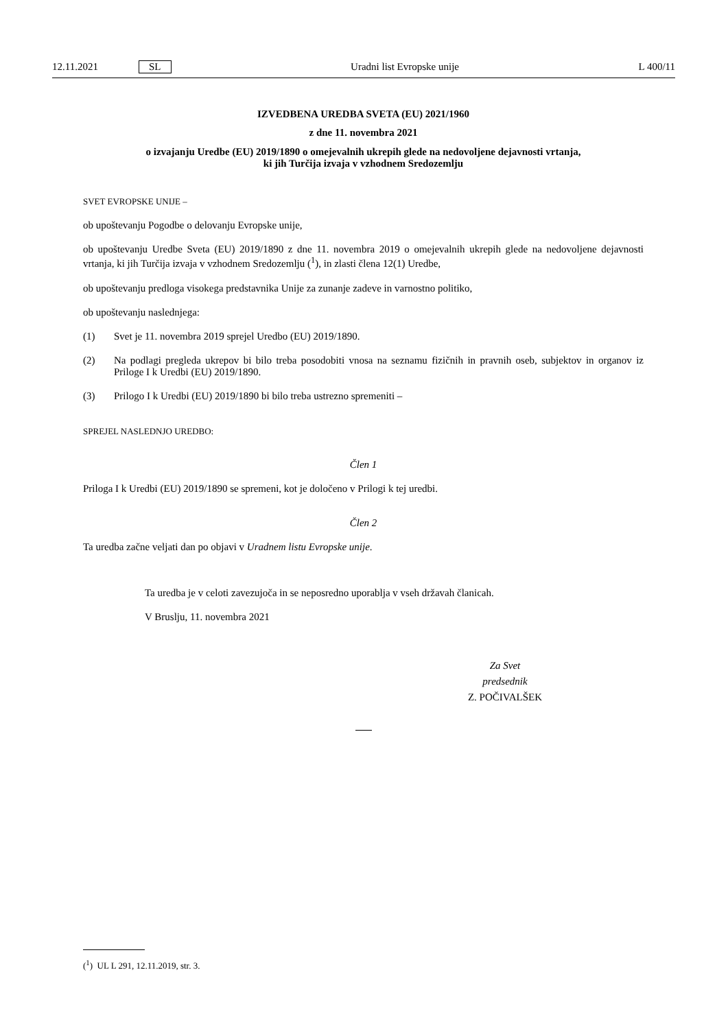12.11.2021 SL Uradni list Evropske unije L 400/11
IZVEDBENA UREDBA SVETA (EU) 2021/1960
z dne 11. novembra 2021
o izvajanju Uredbe (EU) 2019/1890 o omejevalnih ukrepih glede na nedovoljene dejavnosti vrtanja,
ki jih Turčija izvaja v vzhodnem Sredozemlju
SVET EVROPSKE UNIJE –
ob upoštevanju Pogodbe o delovanju Evropske unije,
ob upoštevanju Uredbe Sveta (EU) 2019/1890 z dne 11. novembra 2019 o omejevalnih ukrepih glede na nedovoljene dejavnosti vrtanja, ki jih Turčija izvaja v vzhodnem Sredozemlju (<sup>1</sup>), in zlasti člena 12(1) Uredbe,
ob upoštevanju predloga visokega predstavnika Unije za zunanje zadeve in varnostno politiko,
ob upoštevanju naslednjega:
(1) Svet je 11. novembra 2019 sprejel Uredbo (EU) 2019/1890.
(2) Na podlagi pregleda ukrepov bi bilo treba posodobiti vnosa na seznamu fizičnih in pravnih oseb, subjektov in organov iz Priloge I k Uredbi (EU) 2019/1890.
(3) Prilogo I k Uredbi (EU) 2019/1890 bi bilo treba ustrezno spremeniti –
SPREJEL NASLEDNJO UREDBO:
Člen 1
Priloga I k Uredbi (EU) 2019/1890 se spremeni, kot je določeno v Prilogi k tej uredbi.
Člen 2
Ta uredba začne veljati dan po objavi v Uradnem listu Evropske unije.
Ta uredba je v celoti zavezujoča in se neposredno uporablja v vseh državah članicah.
V Bruslju, 11. novembra 2021
Za Svet
predsednik
Z. POČIVALŠEK
(<sup>1</sup>) UL L 291, 12.11.2019, str. 3.